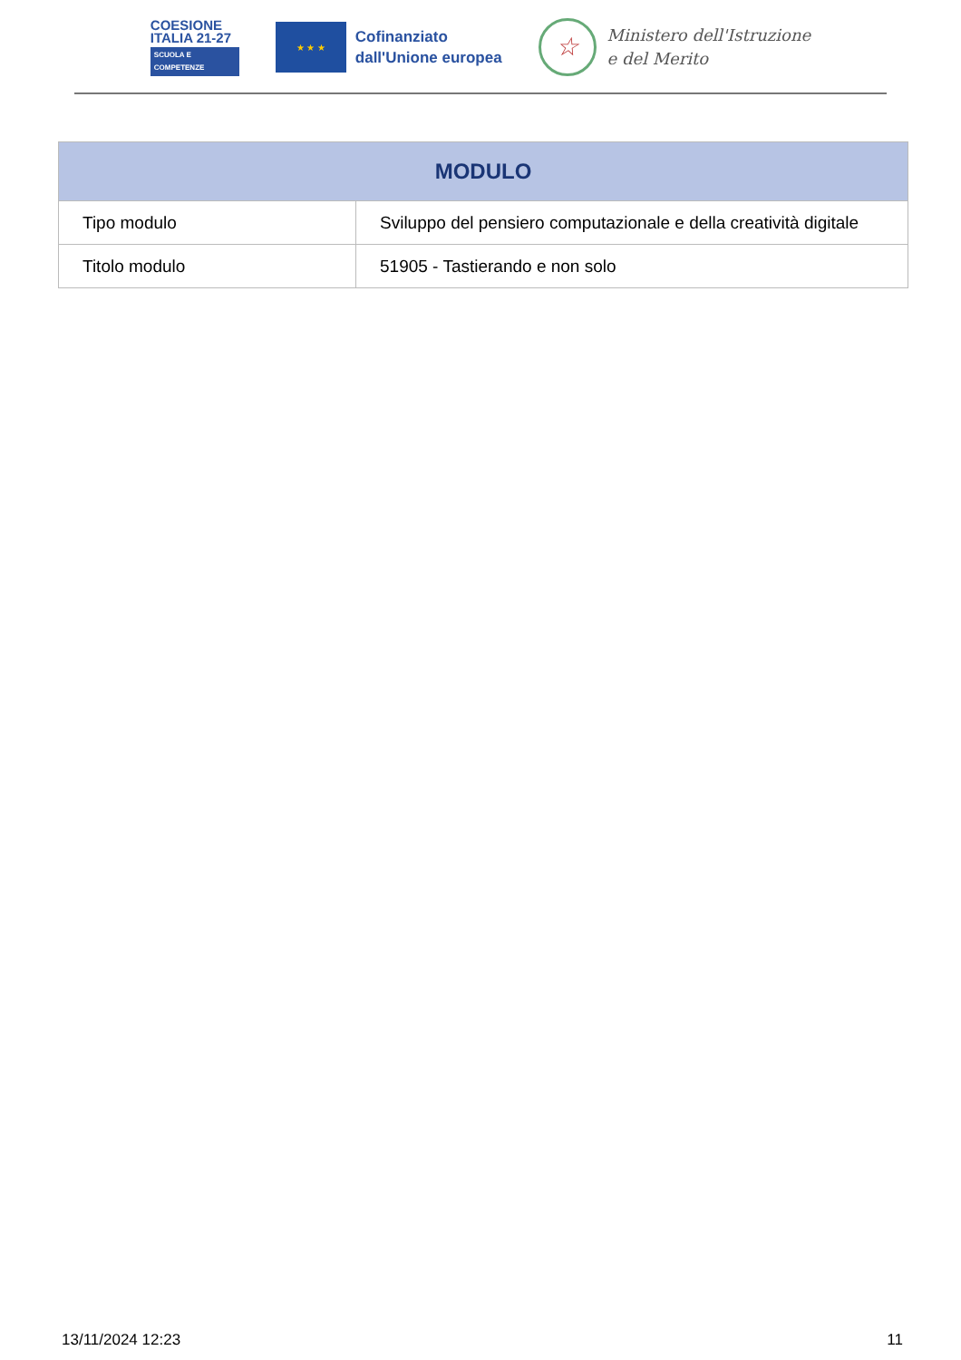COESIONE
ITALIA 21-27
SCUOLA E
COMPETENZE
★ ★ ★
Cofinanziato
dall'Unione europea
☆
Ministero dell'Istruzione
e del Merito
| MODULO | |
| --- | --- |
| Tipo modulo | Sviluppo del pensiero computazionale e della creatività digitale |
| Titolo modulo | 51905 - Tastierando e non solo |
13/11/2024 12:23 11